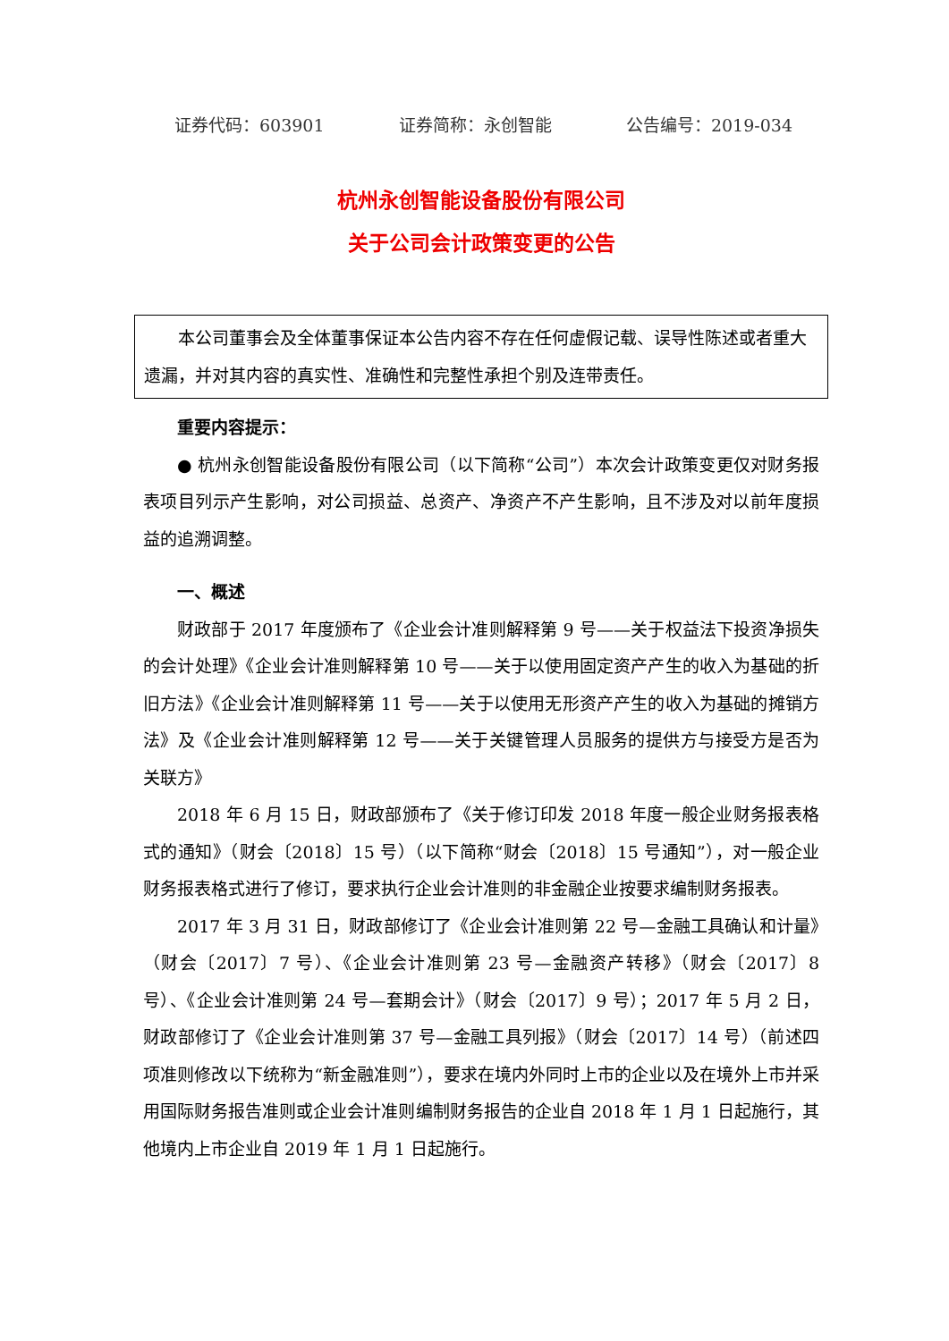证券代码：603901 证券简称：永创智能 公告编号：2019-034
杭州永创智能设备股份有限公司
关于公司会计政策变更的公告
本公司董事会及全体董事保证本公告内容不存在任何虚假记载、误导性陈述或者重大遗漏，并对其内容的真实性、准确性和完整性承担个别及连带责任。
重要内容提示：
● 杭州永创智能设备股份有限公司（以下简称“公司”）本次会计政策变更仅对财务报表项目列示产生影响，对公司损益、总资产、净资产不产生影响，且不涉及对以前年度损益的追溯调整。
一、概述
财政部于 2017 年度颁布了《企业会计准则解释第 9 号——关于权益法下投资净损失的会计处理》《企业会计准则解释第 10 号——关于以使用固定资产产生的收入为基础的折旧方法》《企业会计准则解释第 11 号——关于以使用无形资产产生的收入为基础的摊销方法》及《企业会计准则解释第 12 号——关于关键管理人员服务的提供方与接受方是否为关联方》
2018 年 6 月 15 日，财政部颁布了《关于修订印发 2018 年度一般企业财务报表格式的通知》（财会〔2018〕15 号）（以下简称“财会〔2018〕15 号通知”），对一般企业财务报表格式进行了修订，要求执行企业会计准则的非金融企业按要求编制财务报表。
2017 年 3 月 31 日，财政部修订了《企业会计准则第 22 号—金融工具确认和计量》（财会〔2017〕7 号）、《企业会计准则第 23 号—金融资产转移》（财会〔2017〕8 号）、《企业会计准则第 24 号—套期会计》（财会〔2017〕9 号）；2017 年 5 月 2 日，财政部修订了《企业会计准则第 37 号—金融工具列报》（财会〔2017〕14 号）（前述四项准则修改以下统称为“新金融准则”），要求在境内外同时上市的企业以及在境外上市并采用国际财务报告准则或企业会计准则编制财务报告的企业自 2018 年 1 月 1 日起施行，其他境内上市企业自 2019 年 1 月 1 日起施行。